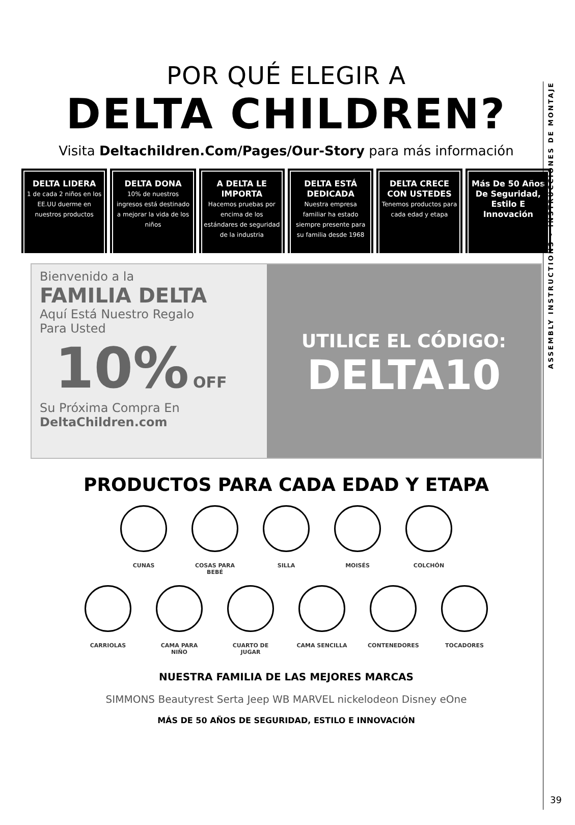POR QUÉ ELEGIR A
DELTA CHILDREN?
Visita Deltachildren.Com/Pages/Our-Story para más información
DELTA LIDERA
1 de cada 2 niños en los EE.UU duerme en nuestros productos
DELTA DONA
10% de nuestros ingresos está destinado a mejorar la vida de los niños
A DELTA LE IMPORTA
Hacemos pruebas por encima de los estándares de seguridad de la industria
DELTA ESTÁ DEDICADA
Nuestra empresa familiar ha estado siempre presente para su familia desde 1968
DELTA CRECE CON USTEDES
Tenemos productos para cada edad y etapa
Más De 50 Años De Seguridad, Estilo E Innovación
Bienvenido a la
FAMILIA DELTA
Aquí Está Nuestro Regalo
Para Usted
10% OFF
Su Próxima Compra En
DeltaChildren.com
UTILICE EL CÓDIGO:
DELTA10
PRODUCTOS PARA CADA EDAD Y ETAPA
CUNAS COSAS PARA BEBÉ SILLA MOISÉS COLCHÓN
CARRIOLAS CAMA PARA NIÑO CUARTO DE JUGAR CAMA SENCILLA CONTENEDORES TOCADORES
NUESTRA FAMILIA DE LAS MEJORES MARCAS
SIMMONS Beautyrest Serta Jeep WB MARVEL nickelodeon Disney eOne
MÁS DE 50 AÑOS DE SEGURIDAD, ESTILO E INNOVACIÓN
ASSEMBLY INSTRUCTIONS • INSTRUCCIONES DE MONTAJE
39